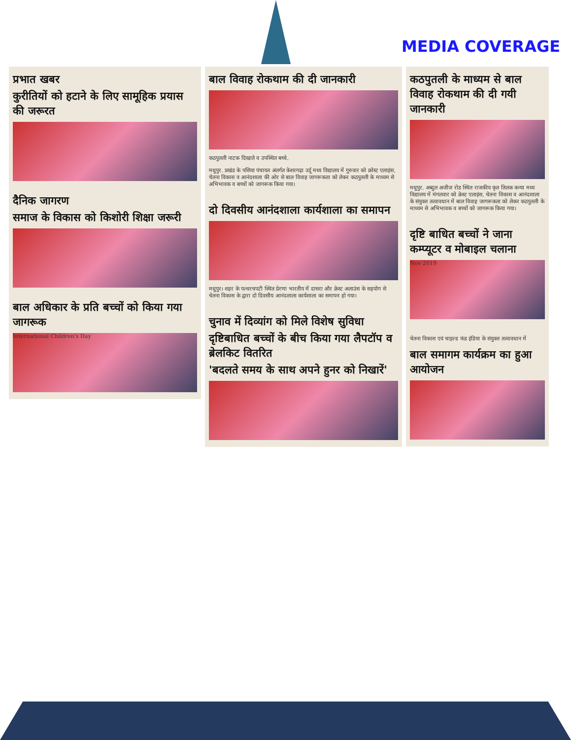MEDIA COVERAGE
प्रभात खबर
कुरीतियों को हटाने के लिए सामूहिक प्रयास की जरूरत
दैनिक जागरण
समाज के विकास को किशोरी शिक्षा जरूरी
बाल अधिकार के प्रति बच्चों को किया गया जागरूक
International Children's Day
बाल विवाह रोकथाम की दी जानकारी
कठपुतली नाटक दिखाते व उपस्थित बच्चे.
मधुपुर. प्रखंड के पसिया पंचायत अंतर्गत केशरगढ़ा उर्दू मध्य विद्यालय में गुरुवार को क्रोस्ट एलाइंस, चेतना विकास व आनंदशाला की ओर से बाल विवाह जागरूकता को लेकर कठपुतली के माध्यम से अभिभावक व बच्चों को जागरूक किया गया।
दो दिवसीय आनंदशाला कार्यशाला का समापन
मधुपुर। शहर के पत्थरचपटी स्थित प्रेरणा भारतीय में दासरा और क्रेस्ट अलाउंस के सहयोग से चेतना विकास के द्वारा दो दिवसीय आनंदशाला कार्यशाला का समापन हो गया।
चुनाव में दिव्यांग को मिले विशेष सुविधा
दृष्टिबाधित बच्चों के बीच किया गया लैपटॉप व ब्रेलकिट वितरित
'बदलते समय के साथ अपने हुनर को निखारें'
कठपुतली के माध्यम से बाल विवाह रोकथाम की दी गयी जानकारी
मधुपुर. अब्दुल अजीज रोड स्थित राजकीय कृत तिलक कन्या मध्य विद्यालय में मंगलवार को क्रेस्ट एलाइंस, चेतना विकास व आनंदशाला के संयुक्त तत्वावधान में बाल विवाह जागरूकता को लेकर कठपुतली के माध्यम से अभिभावक व बच्चों को जागरूक किया गया।
दृष्टि बाधित बच्चों ने जाना कम्प्यूटर व मोबाइल चलाना
Nov 2019
चेतना विकास एवं चाइल्ड फंड इंडिया के संयुक्त तत्वावधान में
बाल समागम कार्यक्रम का हुआ आयोजन